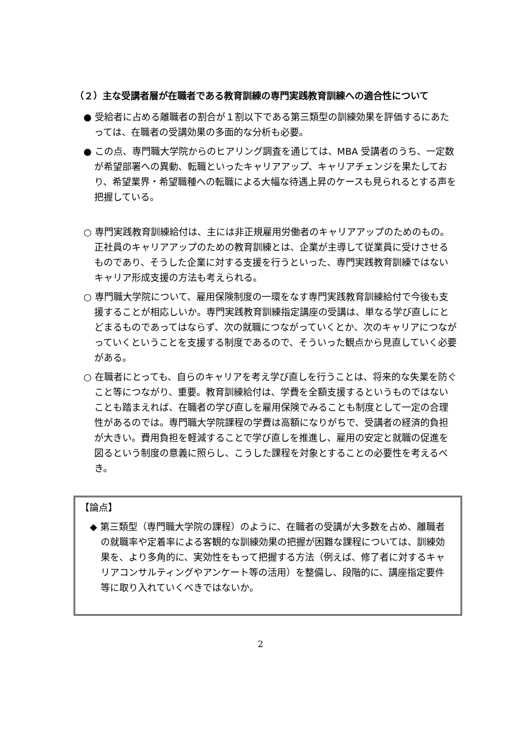（２）主な受講者層が在職者である教育訓練の専門実践教育訓練への適合性について
● 受給者に占める離職者の割合が１割以下である第三類型の訓練効果を評価するにあたっては、在職者の受講効果の多面的な分析も必要。
● この点、専門職大学院からのヒアリング調査を通じては、MBA 受講者のうち、一定数が希望部署への異動、転職といったキャリアアップ、キャリアチェンジを果たしており、希望業界・希望職種への転職による大幅な待遇上昇のケースも見られるとする声を把握している。
○ 専門実践教育訓練給付は、主には非正規雇用労働者のキャリアアップのためのもの。正社員のキャリアアップのための教育訓練とは、企業が主導して従業員に受けさせるものであり、そうした企業に対する支援を行うといった、専門実践教育訓練ではないキャリア形成支援の方法も考えられる。
○ 専門職大学院について、雇用保険制度の一環をなす専門実践教育訓練給付で今後も支援することが相応しいか。専門実践教育訓練指定講座の受講は、単なる学び直しにとどまるものであってはならず、次の就職につながっていくとか、次のキャリアにつながっていくということを支援する制度であるので、そういった観点から見直していく必要がある。
○ 在職者にとっても、自らのキャリアを考え学び直しを行うことは、将来的な失業を防ぐこと等につながり、重要。教育訓練給付は、学費を全額支援するというものではないことも踏まえれば、在職者の学び直しを雇用保険でみることも制度として一定の合理性があるのでは。専門職大学院課程の学費は高額になりがちで、受講者の経済的負担が大きい。費用負担を軽減することで学び直しを推進し、雇用の安定と就職の促進を図るという制度の意義に照らし、こうした課程を対象とすることの必要性を考えるべき。
【論点】
◆ 第三類型（専門職大学院の課程）のように、在職者の受講が大多数を占め、離職者の就職率や定着率による客観的な訓練効果の把握が困難な課程については、訓練効果を、より多角的に、実効性をもって把握する方法（例えば、修了者に対するキャリアコンサルティングやアンケート等の活用）を整備し、段階的に、講座指定要件等に取り入れていくべきではないか。
2